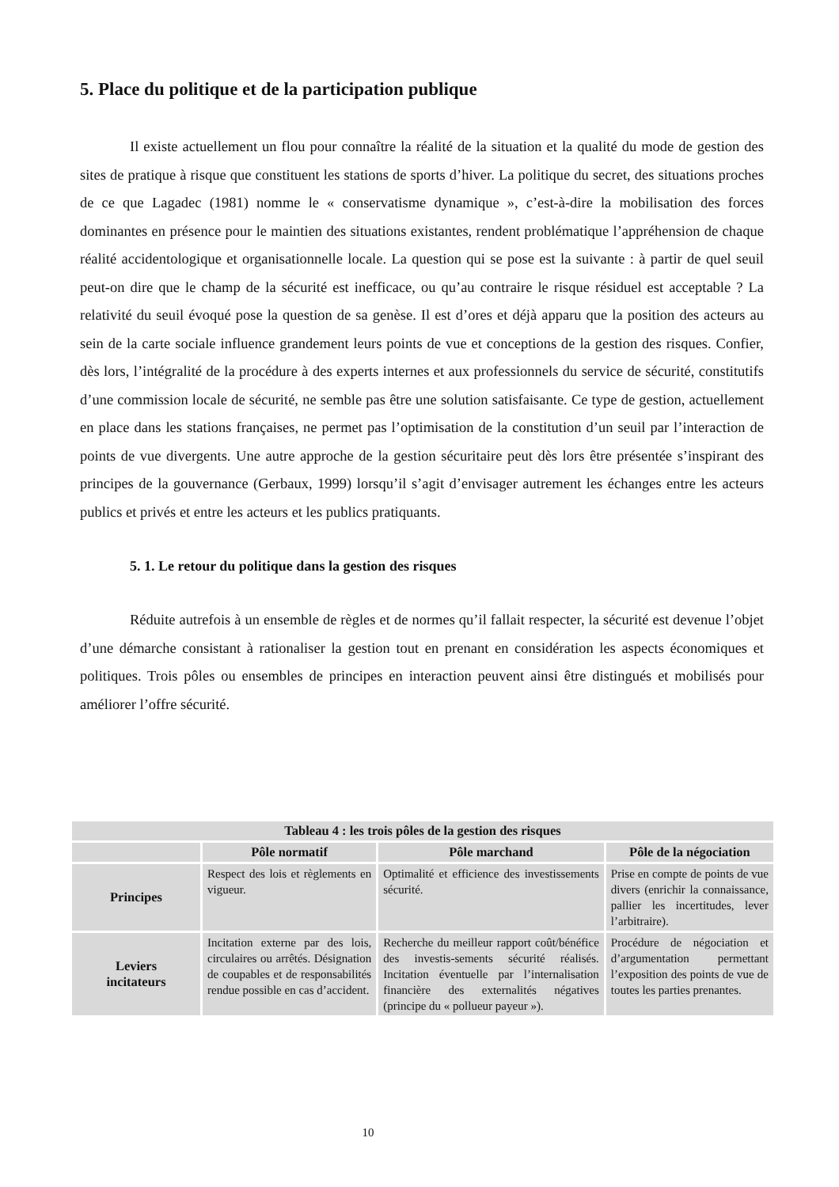5. Place du politique et de la participation publique
Il existe actuellement un flou pour connaître la réalité de la situation et la qualité du mode de gestion des sites de pratique à risque que constituent les stations de sports d’hiver. La politique du secret, des situations proches de ce que Lagadec (1981) nomme le « conservatisme dynamique », c’est-à-dire la mobilisation des forces dominantes en présence pour le maintien des situations existantes, rendent problématique l’appréhension de chaque réalité accidentologique et organisationnelle locale. La question qui se pose est la suivante : à partir de quel seuil peut-on dire que le champ de la sécurité est inefficace, ou qu’au contraire le risque résiduel est acceptable ? La relativité du seuil évoqué pose la question de sa genèse. Il est d’ores et déjà apparu que la position des acteurs au sein de la carte sociale influence grandement leurs points de vue et conceptions de la gestion des risques. Confier, dès lors, l’intégralité de la procédure à des experts internes et aux professionnels du service de sécurité, constitutifs d’une commission locale de sécurité, ne semble pas être une solution satisfaisante. Ce type de gestion, actuellement en place dans les stations françaises, ne permet pas l’optimisation de la constitution d’un seuil par l’interaction de points de vue divergents. Une autre approche de la gestion sécuritaire peut dès lors être présentée s’inspirant des principes de la gouvernance (Gerbaux, 1999) lorsqu’il s’agit d’envisager autrement les échanges entre les acteurs publics et privés et entre les acteurs et les publics pratiquants.
5. 1. Le retour du politique dans la gestion des risques
Réduite autrefois à un ensemble de règles et de normes qu’il fallait respecter, la sécurité est devenue l’objet d’une démarche consistant à rationaliser la gestion tout en prenant en considération les aspects économiques et politiques. Trois pôles ou ensembles de principes en interaction peuvent ainsi être distingués et mobilisés pour améliorer l’offre sécurité.
| Tableau 4 : les trois pôles de la gestion des risques | | | |
| --- | --- | --- | --- |
| | Pôle normatif | Pôle marchand | Pôle de la négociation |
| Principes | Respect des lois et règlements en vigueur. | Optimalité et efficience des investissements sécurité. | Prise en compte de points de vue divers (enrichir la connaissance, pallier les incertitudes, lever l’arbitraire). |
| Leviers incitateurs | Incitation externe par des lois, circulaires ou arrêtés. Désignation de coupables et de responsabilités rendue possible en cas d’accident. | Recherche du meilleur rapport coût/bénéfice des investis-sements sécurité réalisés. Incitation éventuelle par l’internalisation financière des externalités négatives (principe du « pollueur payeur »). | Procédure de négociation et d’argumentation permettant l’exposition des points de vue de toutes les parties prenantes. |
10